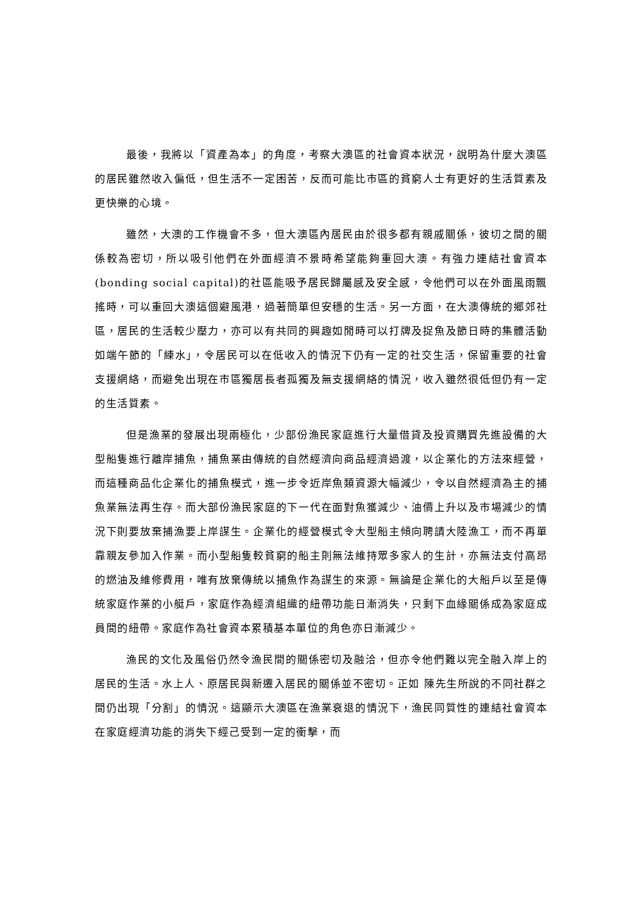最後，我將以「資產為本」的角度，考察大澳區的社會資本狀況，說明為什麼大澳區的居民雖然收入偏低，但生活不一定困苦，反而可能比市區的貧窮人士有更好的生活質素及更快樂的心境。
雖然，大澳的工作機會不多，但大澳區內居民由於很多都有親戚關係，彼切之間的關係較為密切，所以吸引他們在外面經濟不景時希望能夠重回大澳。有強力連結社會資本(bonding social capital)的社區能吸予居民歸屬感及安全感，令他們可以在外面風雨飄搖時，可以重回大澳這個避風港，過著簡單但安穩的生活。另一方面，在大澳傳統的鄉郊社區，居民的生活較少壓力，亦可以有共同的興趣如閒時可以打牌及捉魚及節日時的集體活動如端午節的「練水」，令居民可以在低收入的情況下仍有一定的社交生活，保留重要的社會支援網絡，而避免出現在市區獨居長者孤獨及無支援網絡的情況，收入雖然很低但仍有一定的生活質素。
但是漁業的發展出現兩極化，少部份漁民家庭進行大量借貸及投資購買先進設備的大型船隻進行離岸捕魚，捕魚業由傳統的自然經濟向商品經濟過渡，以企業化的方法來經營，而這種商品化企業化的捕魚模式，進一步令近岸魚類資源大幅減少，令以自然經濟為主的捕魚業無法再生存。而大部份漁民家庭的下一代在面對魚獲減少、油價上升以及市場減少的情況下則要放棄捕漁要上岸謀生。企業化的經營模式令大型船主傾向聘請大陸漁工，而不再單靠親友參加入作業。而小型船隻較貧窮的船主則無法維持眾多家人的生計，亦無法支付高昂的燃油及維修費用，唯有放棄傳統以捕魚作為謀生的來源。無論是企業化的大船戶以至是傳統家庭作業的小艇戶，家庭作為經濟組織的紐帶功能日漸消失，只剩下血緣關係成為家庭成員間的紐帶。家庭作為社會資本累積基本單位的角色亦日漸減少。
漁民的文化及風俗仍然令漁民間的關係密切及融洽，但亦令他們難以完全融入岸上的居民的生活。水上人、原居民與新遷入居民的關係並不密切。正如 陳先生所說的不同社群之間仍出現「分割」的情況。這顯示大澳區在漁業衰退的情況下，漁民同質性的連結社會資本在家庭經濟功能的消失下經己受到一定的衝擊，而